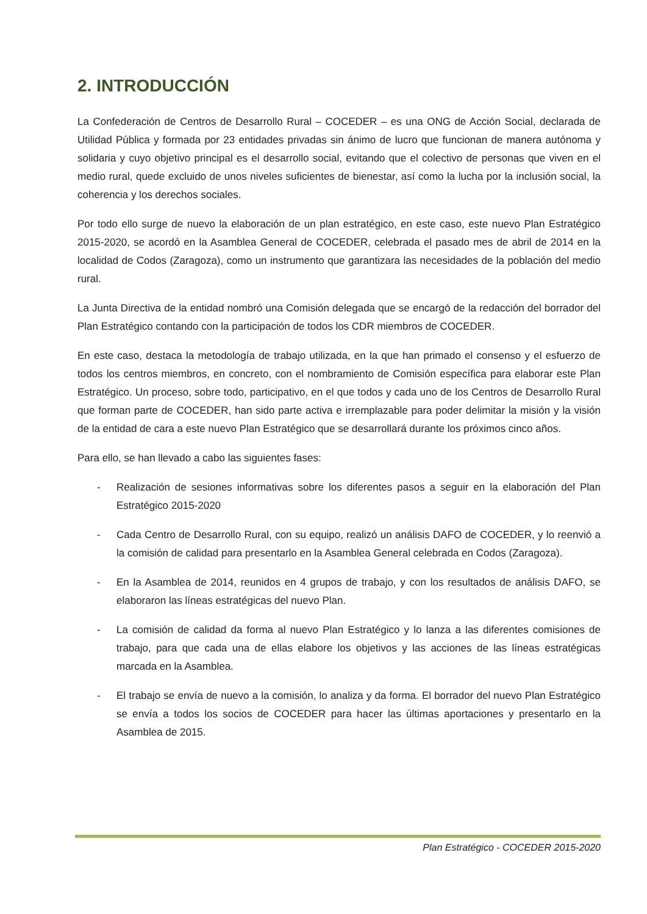2. INTRODUCCIÓN
La Confederación de Centros de Desarrollo Rural – COCEDER – es una ONG de Acción Social, declarada de Utilidad Pública y formada por 23 entidades privadas sin ánimo de lucro que funcionan de manera autónoma y solidaria y cuyo objetivo principal es el desarrollo social, evitando que el colectivo de personas que viven en el medio rural, quede excluido de unos niveles suficientes de bienestar, así como la lucha por la inclusión social, la coherencia y los derechos sociales.
Por todo ello surge de nuevo la elaboración de un plan estratégico, en este caso, este nuevo Plan Estratégico 2015-2020, se acordó en la Asamblea General de COCEDER, celebrada el pasado mes de abril de 2014 en la localidad de Codos (Zaragoza), como un instrumento que garantizara las necesidades de la población del medio rural.
La Junta Directiva de la entidad nombró una Comisión delegada que se encargó de la redacción del borrador del Plan Estratégico contando con la participación de todos los CDR miembros de COCEDER.
En este caso, destaca la metodología de trabajo utilizada, en la que han primado el consenso y el esfuerzo de todos los centros miembros, en concreto, con el nombramiento de Comisión específica para elaborar este Plan Estratégico. Un proceso, sobre todo, participativo, en el que todos y cada uno de los Centros de Desarrollo Rural que forman parte de COCEDER, han sido parte activa e irremplazable para poder delimitar la misión y la visión de la entidad de cara a este nuevo Plan Estratégico que se desarrollará durante los próximos cinco años.
Para ello, se han llevado a cabo las siguientes fases:
- Realización de sesiones informativas sobre los diferentes pasos a seguir en la elaboración del Plan Estratégico 2015-2020
- Cada Centro de Desarrollo Rural, con su equipo, realizó un análisis DAFO de COCEDER, y lo reenvió a la comisión de calidad para presentarlo en la Asamblea General celebrada en Codos (Zaragoza).
- En la Asamblea de 2014, reunidos en 4 grupos de trabajo, y con los resultados de análisis DAFO, se elaboraron las líneas estratégicas del nuevo Plan.
- La comisión de calidad da forma al nuevo Plan Estratégico y lo lanza a las diferentes comisiones de trabajo, para que cada una de ellas elabore los objetivos y las acciones de las líneas estratégicas marcada en la Asamblea.
- El trabajo se envía de nuevo a la comisión, lo analiza y da forma. El borrador del nuevo Plan Estratégico se envía a todos los socios de COCEDER para hacer las últimas aportaciones y presentarlo en la Asamblea de 2015.
Plan Estratégico - COCEDER 2015-2020